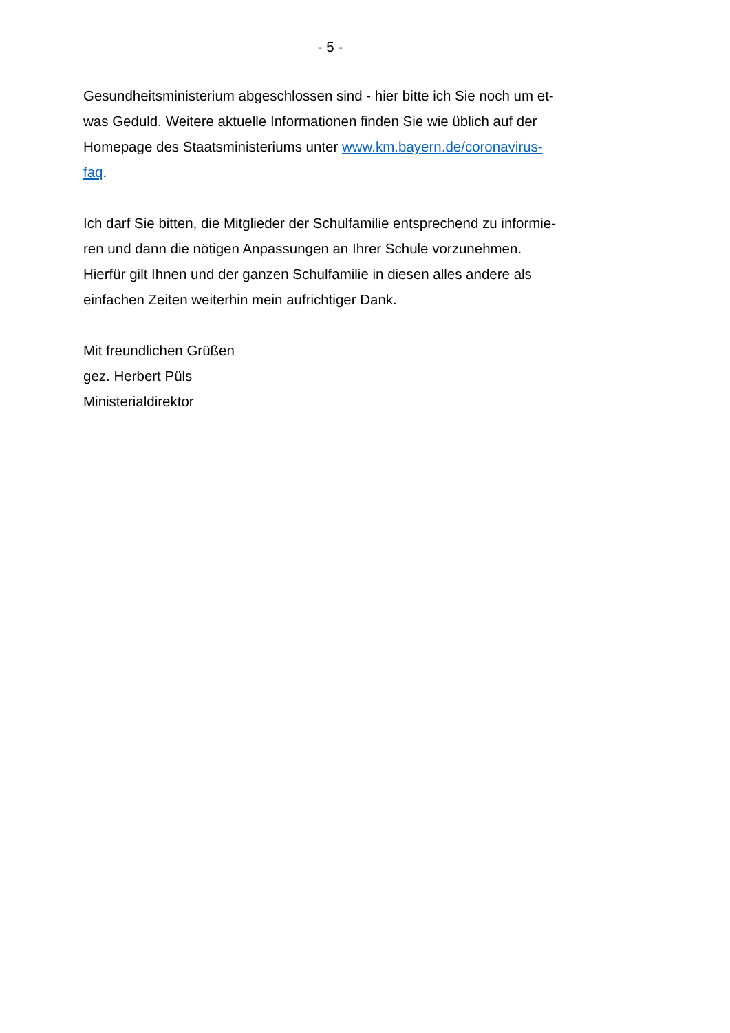- 5 -
Gesundheitsministerium abgeschlossen sind - hier bitte ich Sie noch um et-
was Geduld. Weitere aktuelle Informationen finden Sie wie üblich auf der
Homepage des Staatsministeriums unter www.km.bayern.de/coronavirus-
faq.
Ich darf Sie bitten, die Mitglieder der Schulfamilie entsprechend zu informie-
ren und dann die nötigen Anpassungen an Ihrer Schule vorzunehmen.
Hierfür gilt Ihnen und der ganzen Schulfamilie in diesen alles andere als
einfachen Zeiten weiterhin mein aufrichtiger Dank.
Mit freundlichen Grüßen
gez. Herbert Püls
Ministerialdirektor